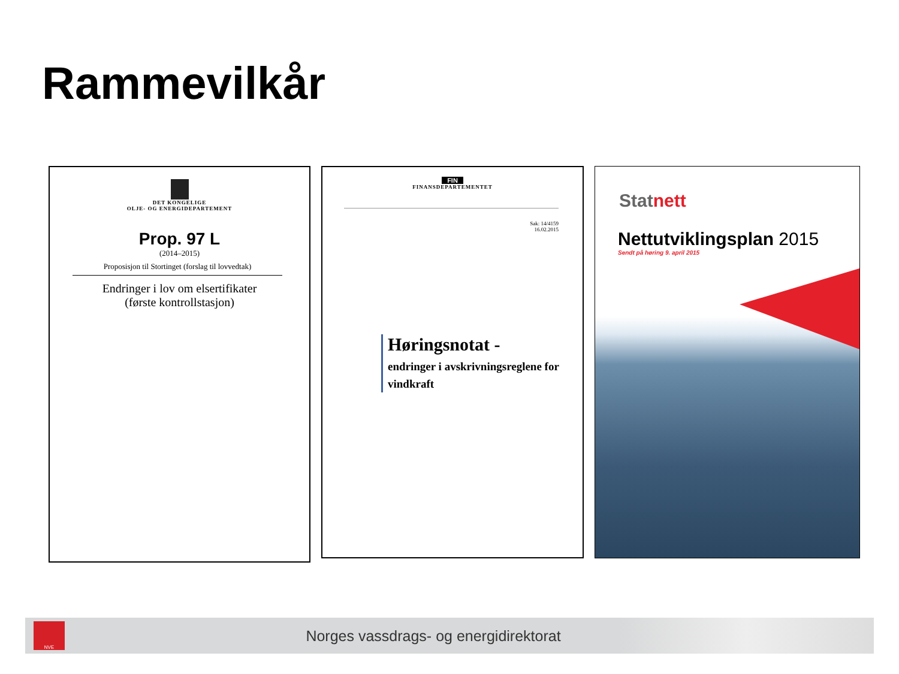Rammevilkår
DET KONGELIGE
OLJE- OG ENERGIDEPARTEMENT
Prop. 97 L
(2014–2015)
Proposisjon til Stortinget (forslag til lovvedtak)
Endringer i lov om elsertifikater
(første kontrollstasjon)
FIN
FINANSDEPARTEMENTET
Sak: 14/4159
16.02.2015
Høringsnotat -
endringer i avskrivningsreglene for vindkraft
Statnett
Nettutviklingsplan 2015
Sendt på høring 9. april 2015
NVE
Norges vassdrags- og energidirektorat